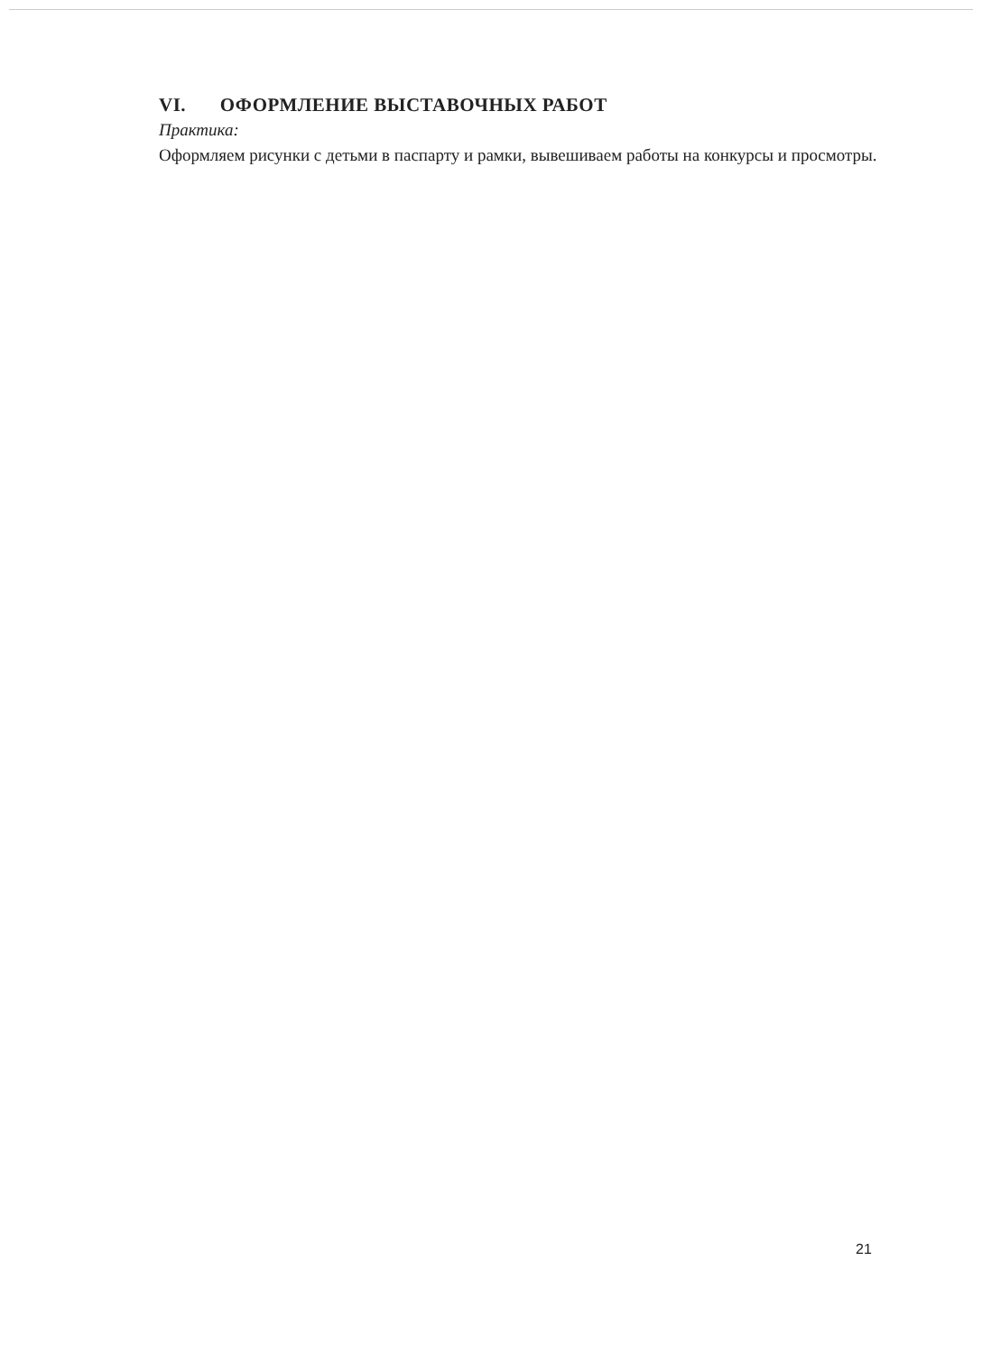VI. ОФОРМЛЕНИЕ ВЫСТАВОЧНЫХ РАБОТ
Практика:
Оформляем рисунки с детьми в паспарту и рамки, вывешиваем работы на конкурсы и просмотры.
21